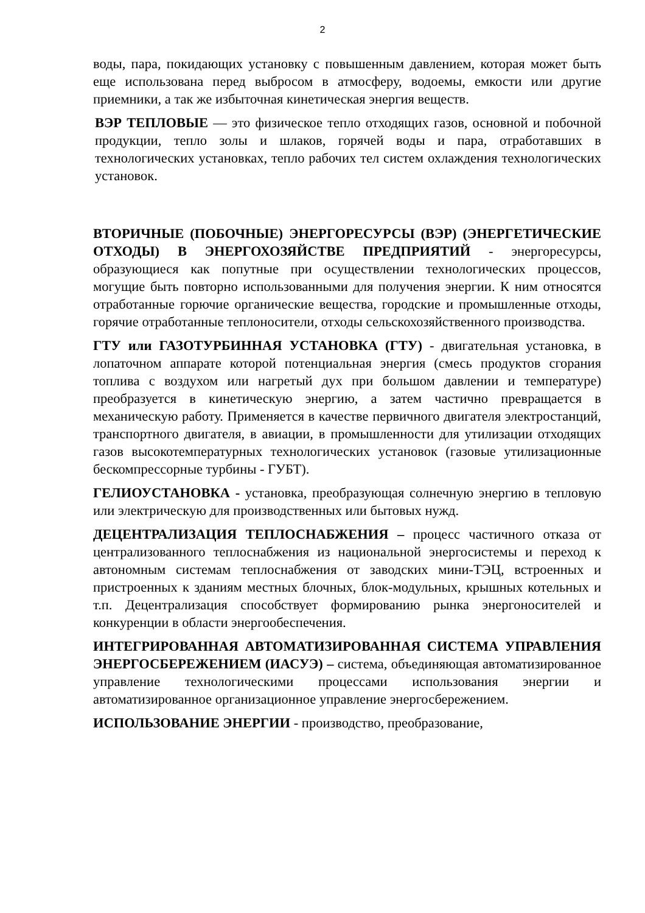2
воды, пара, покидающих установку с повышенным давлением, которая может быть еще использована перед выбросом в атмосферу, водоемы, емкости или другие приемники, а так же избыточная кинетическая энергия веществ.
ВЭР ТЕПЛОВЫЕ — это физическое тепло отходящих газов, основной и побочной продукции, тепло золы и шлаков, горячей воды и пара, отработавших в технологических установках, тепло рабочих тел систем охлаждения технологических установок.
ВТОРИЧНЫЕ (ПОБОЧНЫЕ) ЭНЕРГОРЕСУРСЫ (ВЭР) (ЭНЕРГЕТИЧЕСКИЕ ОТХОДЫ) В ЭНЕРГОХОЗЯЙСТВЕ ПРЕДПРИЯТИЙ - энергоресурсы, образующиеся как попутные при осуществлении технологических процессов, могущие быть повторно использованными для получения энергии. К ним относятся отработанные горючие органические вещества, городские и промышленные отходы, горячие отработанные теплоносители, отходы сельскохозяйственного производства.
ГТУ или ГАЗОТУРБИННАЯ УСТАНОВКА (ГТУ) - двигательная установка, в лопаточном аппарате которой потенциальная энергия (смесь продуктов сгорания топлива с воздухом или нагретый дух при большом давлении и температуре) преобразуется в кинетическую энергию, а затем частично превращается в механическую работу. Применяется в качестве первичного двигателя электростанций, транспортного двигателя, в авиации, в промышленности для утилизации отходящих газов высокотемпературных технологических установок (газовые утилизационные бескомпрессорные турбины - ГУБТ).
ГЕЛИОУСТАНОВКА - установка, преобразующая солнечную энергию в тепловую или электрическую для производственных или бытовых нужд.
ДЕЦЕНТРАЛИЗАЦИЯ ТЕПЛОСНАБЖЕНИЯ – процесс частичного отказа от централизованного теплоснабжения из национальной энергосистемы и переход к автономным системам теплоснабжения от заводских мини-ТЭЦ, встроенных и пристроенных к зданиям местных блочных, блок-модульных, крышных котельных и т.п. Децентрализация способствует формированию рынка энергоносителей и конкуренции в области энергообеспечения.
ИНТЕГРИРОВАННАЯ АВТОМАТИЗИРОВАННАЯ СИСТЕМА УПРАВЛЕНИЯ ЭНЕРГОСБЕРЕЖЕНИЕМ (ИАСУЭ) – система, объединяющая автоматизированное управление технологическими процессами использования энергии и автоматизированное организационное управление энергосбережением.
ИСПОЛЬЗОВАНИЕ ЭНЕРГИИ - производство, преобразование,